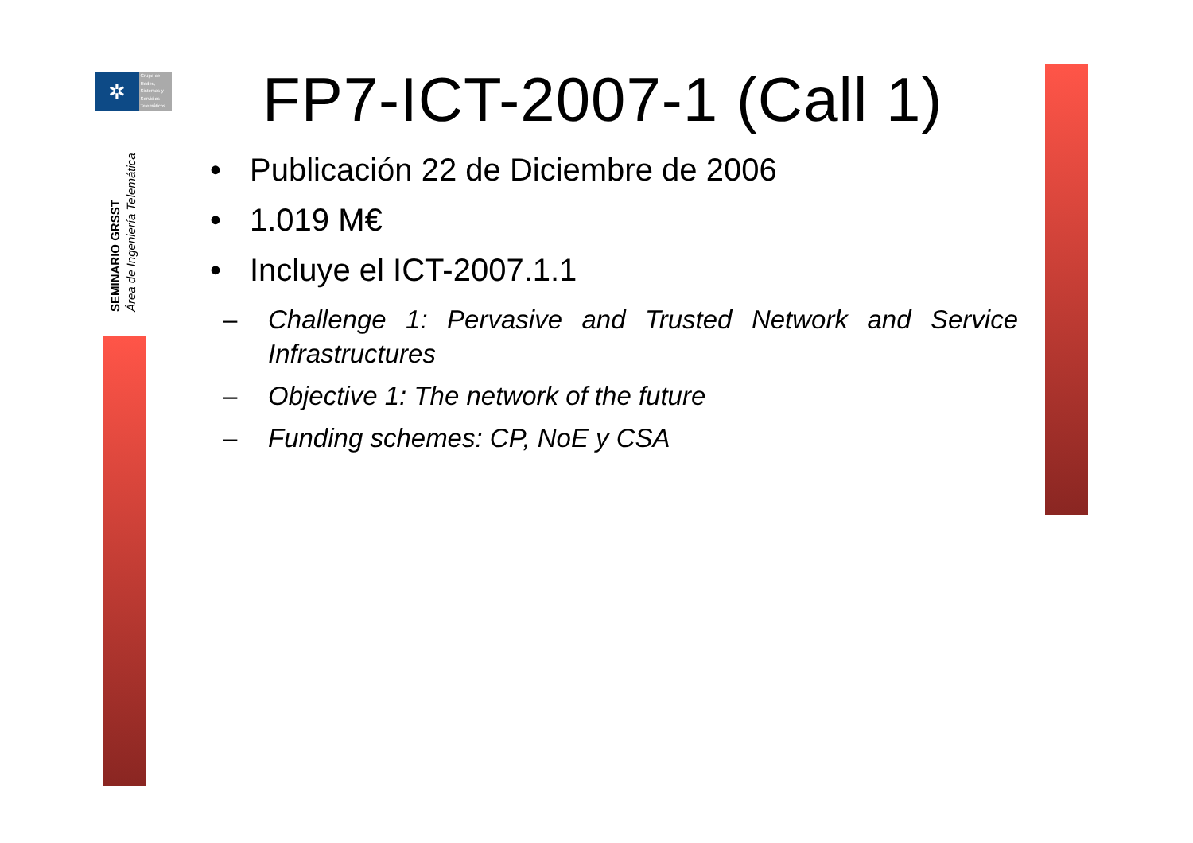✲
Grupo de
Redes,
Sistemas y
Servicios
Telemáticos
SEMINARIO GRSST
Área de Ingeniería Telemática
FP7-ICT-2007-1 (Call 1)
• Publicación 22 de Diciembre de 2006
• 1.019 M€
• Incluye el ICT-2007.1.1
– Challenge 1: Pervasive and Trusted Network and Service Infrastructures
– Objective 1: The network of the future
– Funding schemes: CP, NoE y CSA